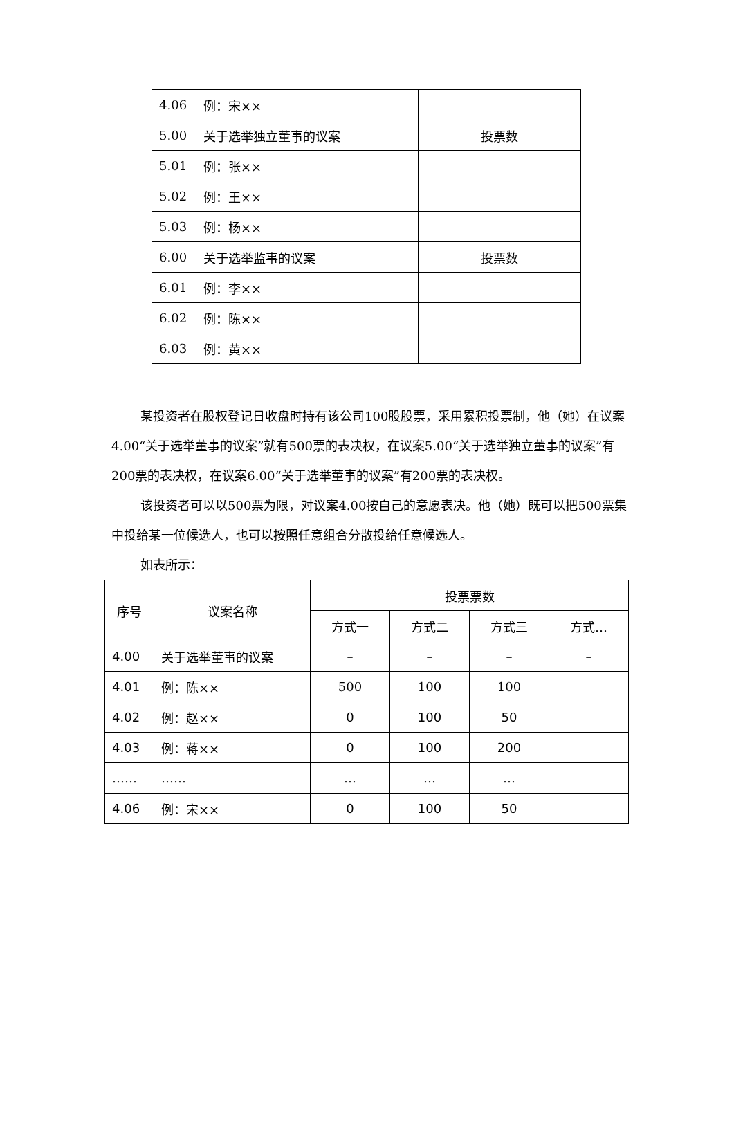| 4.06 | 例：宋×× | |
| 5.00 | 关于选举独立董事的议案 | 投票数 |
| 5.01 | 例：张×× | |
| 5.02 | 例：王×× | |
| 5.03 | 例：杨×× | |
| 6.00 | 关于选举监事的议案 | 投票数 |
| 6.01 | 例：李×× | |
| 6.02 | 例：陈×× | |
| 6.03 | 例：黄×× | |
某投资者在股权登记日收盘时持有该公司100股股票，采用累积投票制，他（她）在议案4.00“关于选举董事的议案”就有500票的表决权，在议案5.00“关于选举独立董事的议案”有200票的表决权，在议案6.00“关于选举董事的议案”有200票的表决权。
该投资者可以以500票为限，对议案4.00按自己的意愿表决。他（她）既可以把500票集中投给某一位候选人，也可以按照任意组合分散投给任意候选人。
如表所示：
| 序号 | 议案名称 | 投票票数 | | | |
| --- | --- | --- | --- | --- | --- |
| | | 方式一 | 方式二 | 方式三 | 方式… |
| 4.00 | 关于选举董事的议案 | – | – | – | – |
| 4.01 | 例：陈×× | 500 | 100 | 100 | |
| 4.02 | 例：赵×× | 0 | 100 | 50 | |
| 4.03 | 例：蒋×× | 0 | 100 | 200 | |
| …… | …… | … | … | … | |
| 4.06 | 例：宋×× | 0 | 100 | 50 | |